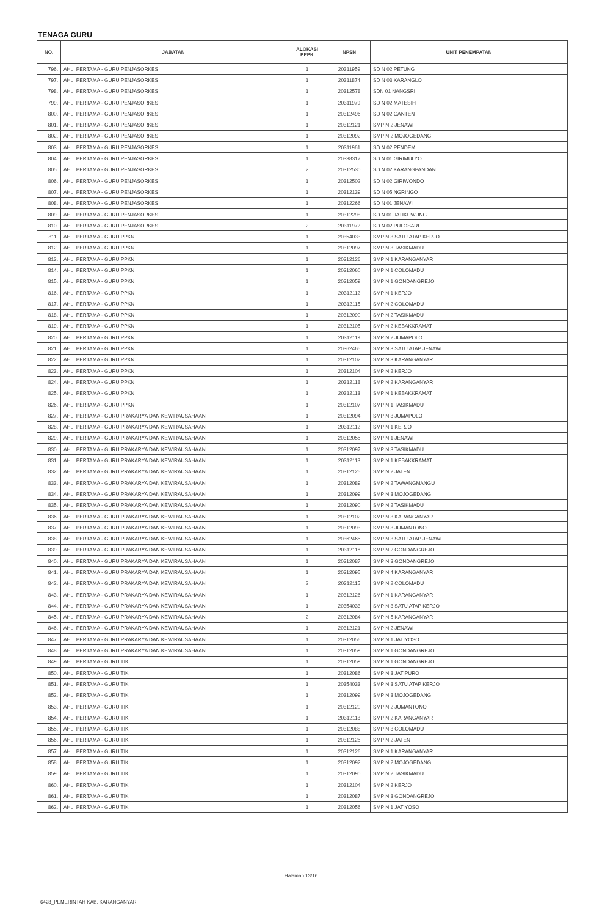TENAGA GURU
| NO. | JABATAN | ALOKASI PPPK | NPSN | UNIT PENEMPATAN |
| --- | --- | --- | --- | --- |
| 796. | AHLI PERTAMA - GURU PENJASORKES | 1 | 20311959 | SD N 02 PETUNG |
| 797. | AHLI PERTAMA - GURU PENJASORKES | 1 | 20311874 | SD N 03 KARANGLO |
| 798. | AHLI PERTAMA - GURU PENJASORKES | 1 | 20312578 | SDN 01 NANGSRI |
| 799. | AHLI PERTAMA - GURU PENJASORKES | 1 | 20311979 | SD N 02 MATESIH |
| 800. | AHLI PERTAMA - GURU PENJASORKES | 1 | 20312496 | SD N 02 GANTEN |
| 801. | AHLI PERTAMA - GURU PENJASORKES | 1 | 20312121 | SMP N 2 JENAWI |
| 802. | AHLI PERTAMA - GURU PENJASORKES | 1 | 20312092 | SMP N 2 MOJOGEDANG |
| 803. | AHLI PERTAMA - GURU PENJASORKES | 1 | 20311961 | SD N 02 PENDEM |
| 804. | AHLI PERTAMA - GURU PENJASORKES | 1 | 20338317 | SD N 01 GIRIMULYO |
| 805. | AHLI PERTAMA - GURU PENJASORKES | 2 | 20312530 | SD N 02 KARANGPANDAN |
| 806. | AHLI PERTAMA - GURU PENJASORKES | 1 | 20312502 | SD N 02 GIRIWONDO |
| 807. | AHLI PERTAMA - GURU PENJASORKES | 1 | 20312139 | SD N 05 NGRINGO |
| 808. | AHLI PERTAMA - GURU PENJASORKES | 1 | 20312266 | SD N 01 JENAWI |
| 809. | AHLI PERTAMA - GURU PENJASORKES | 1 | 20312298 | SD N 01 JATIKUWUNG |
| 810. | AHLI PERTAMA - GURU PENJASORKES | 2 | 20311972 | SD N 02 PULOSARI |
| 811. | AHLI PERTAMA - GURU PPKN | 1 | 20354033 | SMP N 3 SATU ATAP KERJO |
| 812. | AHLI PERTAMA - GURU PPKN | 1 | 20312097 | SMP N 3 TASIKMADU |
| 813. | AHLI PERTAMA - GURU PPKN | 1 | 20312126 | SMP N 1 KARANGANYAR |
| 814. | AHLI PERTAMA - GURU PPKN | 1 | 20312060 | SMP N 1 COLOMADU |
| 815. | AHLI PERTAMA - GURU PPKN | 1 | 20312059 | SMP N 1 GONDANGREJO |
| 816. | AHLI PERTAMA - GURU PPKN | 1 | 20312112 | SMP N 1 KERJO |
| 817. | AHLI PERTAMA - GURU PPKN | 1 | 20312115 | SMP N 2 COLOMADU |
| 818. | AHLI PERTAMA - GURU PPKN | 1 | 20312090 | SMP N 2 TASIKMADU |
| 819. | AHLI PERTAMA - GURU PPKN | 1 | 20312105 | SMP N 2 KEBAKKRAMAT |
| 820. | AHLI PERTAMA - GURU PPKN | 1 | 20312119 | SMP N 2 JUMAPOLO |
| 821. | AHLI PERTAMA - GURU PPKN | 1 | 20362465 | SMP N 3 SATU ATAP JENAWI |
| 822. | AHLI PERTAMA - GURU PPKN | 1 | 20312102 | SMP N 3 KARANGANYAR |
| 823. | AHLI PERTAMA - GURU PPKN | 1 | 20312104 | SMP N 2 KERJO |
| 824. | AHLI PERTAMA - GURU PPKN | 1 | 20312118 | SMP N 2 KARANGANYAR |
| 825. | AHLI PERTAMA - GURU PPKN | 1 | 20312113 | SMP N 1 KEBAKKRAMAT |
| 826. | AHLI PERTAMA - GURU PPKN | 1 | 20312107 | SMP N 1 TASIKMADU |
| 827. | AHLI PERTAMA - GURU PRAKARYA DAN KEWIRAUSAHAAN | 1 | 20312094 | SMP N 3 JUMAPOLO |
| 828. | AHLI PERTAMA - GURU PRAKARYA DAN KEWIRAUSAHAAN | 1 | 20312112 | SMP N 1 KERJO |
| 829. | AHLI PERTAMA - GURU PRAKARYA DAN KEWIRAUSAHAAN | 1 | 20312055 | SMP N 1 JENAWI |
| 830. | AHLI PERTAMA - GURU PRAKARYA DAN KEWIRAUSAHAAN | 1 | 20312097 | SMP N 3 TASIKMADU |
| 831. | AHLI PERTAMA - GURU PRAKARYA DAN KEWIRAUSAHAAN | 1 | 20312113 | SMP N 1 KEBAKKRAMAT |
| 832. | AHLI PERTAMA - GURU PRAKARYA DAN KEWIRAUSAHAAN | 1 | 20312125 | SMP N 2 JATEN |
| 833. | AHLI PERTAMA - GURU PRAKARYA DAN KEWIRAUSAHAAN | 1 | 20312089 | SMP N 2 TAWANGMANGU |
| 834. | AHLI PERTAMA - GURU PRAKARYA DAN KEWIRAUSAHAAN | 1 | 20312099 | SMP N 3 MOJOGEDANG |
| 835. | AHLI PERTAMA - GURU PRAKARYA DAN KEWIRAUSAHAAN | 1 | 20312090 | SMP N 2 TASIKMADU |
| 836. | AHLI PERTAMA - GURU PRAKARYA DAN KEWIRAUSAHAAN | 1 | 20312102 | SMP N 3 KARANGANYAR |
| 837. | AHLI PERTAMA - GURU PRAKARYA DAN KEWIRAUSAHAAN | 1 | 20312093 | SMP N 3 JUMANTONO |
| 838. | AHLI PERTAMA - GURU PRAKARYA DAN KEWIRAUSAHAAN | 1 | 20362465 | SMP N 3 SATU ATAP JENAWI |
| 839. | AHLI PERTAMA - GURU PRAKARYA DAN KEWIRAUSAHAAN | 1 | 20312116 | SMP N 2 GONDANGREJO |
| 840. | AHLI PERTAMA - GURU PRAKARYA DAN KEWIRAUSAHAAN | 1 | 20312087 | SMP N 3 GONDANGREJO |
| 841. | AHLI PERTAMA - GURU PRAKARYA DAN KEWIRAUSAHAAN | 1 | 20312095 | SMP N 4 KARANGANYAR |
| 842. | AHLI PERTAMA - GURU PRAKARYA DAN KEWIRAUSAHAAN | 2 | 20312115 | SMP N 2 COLOMADU |
| 843. | AHLI PERTAMA - GURU PRAKARYA DAN KEWIRAUSAHAAN | 1 | 20312126 | SMP N 1 KARANGANYAR |
| 844. | AHLI PERTAMA - GURU PRAKARYA DAN KEWIRAUSAHAAN | 1 | 20354033 | SMP N 3 SATU ATAP KERJO |
| 845. | AHLI PERTAMA - GURU PRAKARYA DAN KEWIRAUSAHAAN | 2 | 20312084 | SMP N 5 KARANGANYAR |
| 846. | AHLI PERTAMA - GURU PRAKARYA DAN KEWIRAUSAHAAN | 1 | 20312121 | SMP N 2 JENAWI |
| 847. | AHLI PERTAMA - GURU PRAKARYA DAN KEWIRAUSAHAAN | 1 | 20312056 | SMP N 1 JATIYOSO |
| 848. | AHLI PERTAMA - GURU PRAKARYA DAN KEWIRAUSAHAAN | 1 | 20312059 | SMP N 1 GONDANGREJO |
| 849. | AHLI PERTAMA - GURU TIK | 1 | 20312059 | SMP N 1 GONDANGREJO |
| 850. | AHLI PERTAMA - GURU TIK | 1 | 20312086 | SMP N 3 JATIPURO |
| 851. | AHLI PERTAMA - GURU TIK | 1 | 20354033 | SMP N 3 SATU ATAP KERJO |
| 852. | AHLI PERTAMA - GURU TIK | 1 | 20312099 | SMP N 3 MOJOGEDANG |
| 853. | AHLI PERTAMA - GURU TIK | 1 | 20312120 | SMP N 2 JUMANTONO |
| 854. | AHLI PERTAMA - GURU TIK | 1 | 20312118 | SMP N 2 KARANGANYAR |
| 855. | AHLI PERTAMA - GURU TIK | 1 | 20312088 | SMP N 3 COLOMADU |
| 856. | AHLI PERTAMA - GURU TIK | 1 | 20312125 | SMP N 2 JATEN |
| 857. | AHLI PERTAMA - GURU TIK | 1 | 20312126 | SMP N 1 KARANGANYAR |
| 858. | AHLI PERTAMA - GURU TIK | 1 | 20312092 | SMP N 2 MOJOGEDANG |
| 859. | AHLI PERTAMA - GURU TIK | 1 | 20312090 | SMP N 2 TASIKMADU |
| 860. | AHLI PERTAMA - GURU TIK | 1 | 20312104 | SMP N 2 KERJO |
| 861. | AHLI PERTAMA - GURU TIK | 1 | 20312087 | SMP N 3 GONDANGREJO |
| 862. | AHLI PERTAMA - GURU TIK | 1 | 20312056 | SMP N 1 JATIYOSO |
Halaman 13/16
6428_PEMERINTAH KAB. KARANGANYAR